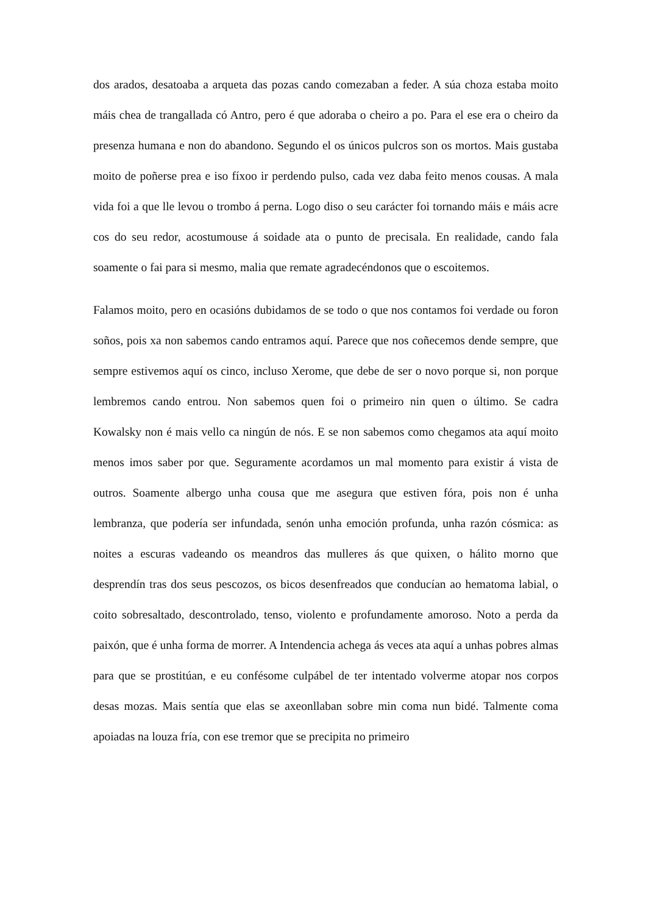dos arados, desatoaba a arqueta das pozas cando comezaban a feder. A súa choza estaba moito máis chea de trangallada có Antro, pero é que adoraba o cheiro a po. Para el ese era o cheiro da presenza humana e non do abandono. Segundo el os únicos pulcros son os mortos. Mais gustaba moito de poñerse prea e iso fíxoo ir perdendo pulso, cada vez daba feito menos cousas. A mala vida foi a que lle levou o trombo á perna. Logo diso o seu carácter foi tornando máis e máis acre cos do seu redor, acostumouse á soidade ata o punto de precisala. En realidade, cando fala soamente o fai para si mesmo, malia que remate agradecéndonos que o escoitemos.
Falamos moito, pero en ocasións dubidamos de se todo o que nos contamos foi verdade ou foron soños, pois xa non sabemos cando entramos aquí. Parece que nos coñecemos dende sempre, que sempre estivemos aquí os cinco, incluso Xerome, que debe de ser o novo porque si, non porque lembremos cando entrou. Non sabemos quen foi o primeiro nin quen o último. Se cadra Kowalsky non é mais vello ca ningún de nós. E se non sabemos como chegamos ata aquí moito menos imos saber por que. Seguramente acordamos un mal momento para existir á vista de outros. Soamente albergo unha cousa que me asegura que estiven fóra, pois non é unha lembranza, que podería ser infundada, senón unha emoción profunda, unha razón cósmica: as noites a escuras vadeando os meandros das mulleres ás que quixen, o hálito morno que desprendín tras dos seus pescozos, os bicos desenfreados que conducían ao hematoma labial, o coito sobresaltado, descontrolado, tenso, violento e profundamente amoroso. Noto a perda da paixón, que é unha forma de morrer. A Intendencia achega ás veces ata aquí a unhas pobres almas para que se prostitúan, e eu confésome culpábel de ter intentado volverme atopar nos corpos desas mozas. Mais sentía que elas se axeonllaban sobre min coma nun bidé. Talmente coma apoiadas na louza fría, con ese tremor que se precipita no primeiro